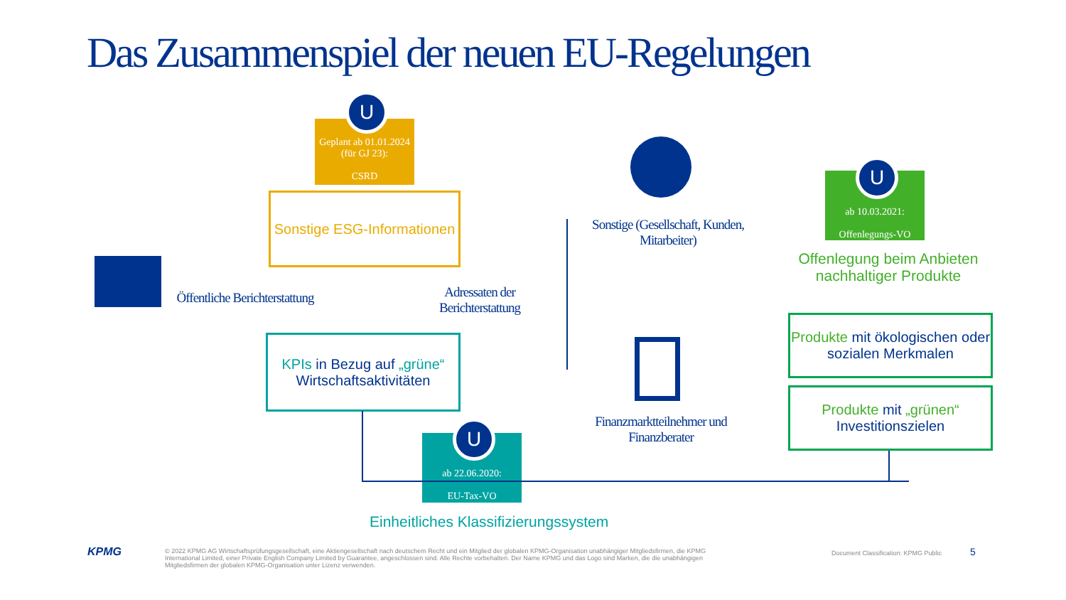Das Zusammenspiel der neuen EU-Regelungen
U
Geplant ab 01.01.2024 (für GJ 23):
CSRD
Sonstige ESG-Informationen
Öffentliche Berichterstattung
Adressaten der Berichterstattung
KPIs in Bezug auf „grüne“ Wirtschaftsaktivitäten
U
ab 22.06.2020:
EU-Tax-VO
Einheitliches Klassifizierungssystem
Sonstige (Gesellschaft, Kunden, Mitarbeiter)
Finanzmarktteilnehmer und Finanzberater
U
ab 10.03.2021:
Offenlegungs-VO
Offenlegung beim Anbieten nachhaltiger Produkte
Produkte mit ökologischen oder sozialen Merkmalen
Produkte mit „grünen“ Investitionszielen
KPMG
© 2022 KPMG AG Wirtschaftsprüfungsgesellschaft, eine Aktiengesellschaft nach deutschem Recht und ein Mitglied der globalen KPMG-Organisation unabhängiger Mitgliedsfirmen, die KPMG International Limited, einer Private English Company Limited by Guarantee, angeschlossen sind. Alle Rechte vorbehalten. Der Name KPMG und das Logo sind Marken, die die unabhängigen Mitgliedsfirmen der globalen KPMG-Organisation unter Lizenz verwenden.
Document Classification: KPMG Public
5